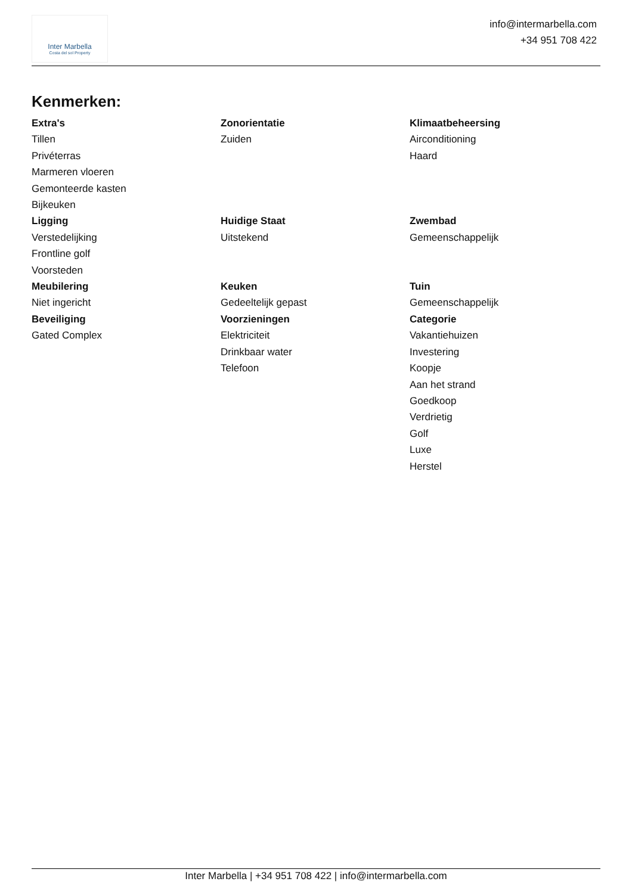Inter Marbella
Costa del sol Property
info@intermarbella.com
+34 951 708 422
Kenmerken:
Extra's
Tillen
Privéterras
Marmeren vloeren
Gemonteerde kasten
Bijkeuken
Zonorientatie
Zuiden
Klimaatbeheersing
Airconditioning
Haard
Ligging
Verstedelijking
Frontline golf
Voorsteden
Huidige Staat
Uitstekend
Zwembad
Gemeenschappelijk
Meubilering
Niet ingericht
Keuken
Gedeeltelijk gepast
Tuin
Gemeenschappelijk
Beveiliging
Gated Complex
Voorzieningen
Elektriciteit
Drinkbaar water
Telefoon
Categorie
Vakantiehuizen
Investering
Koopje
Aan het strand
Goedkoop
Verdrietig
Golf
Luxe
Herstel
Inter Marbella | +34 951 708 422 | info@intermarbella.com